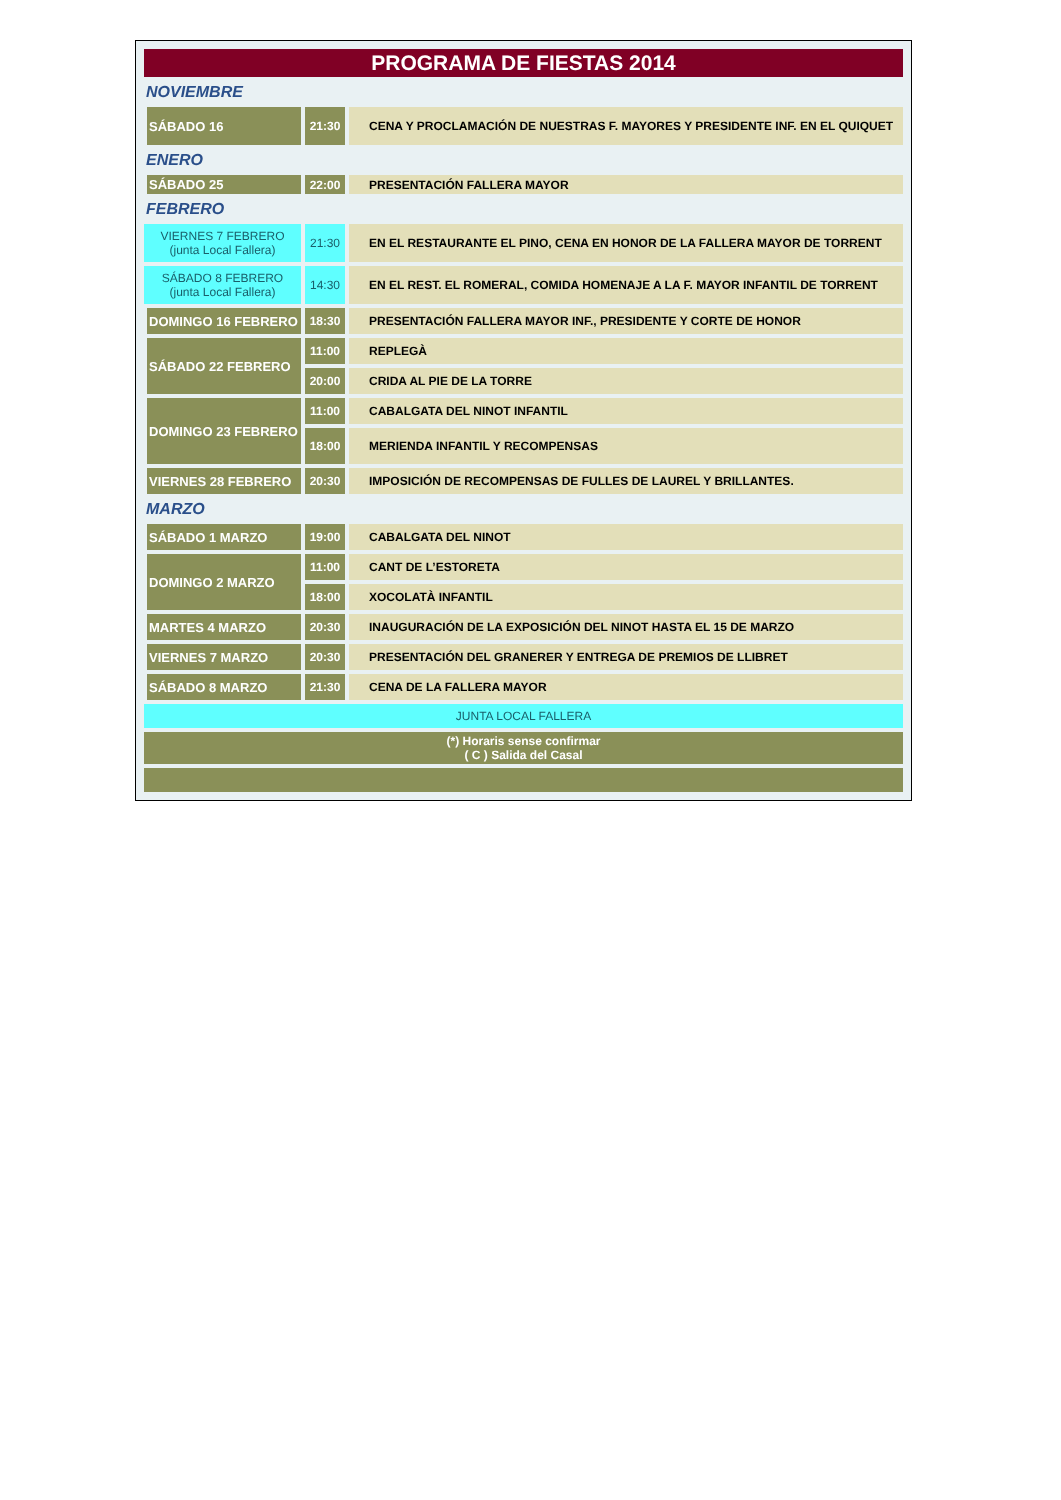| PROGRAMA DE FIESTAS 2014 | | |
| NOVIEMBRE | | |
| SÁBADO 16 | 21:30 | CENA Y PROCLAMACIÓN DE NUESTRAS F. MAYORES Y PRESIDENTE INF. EN EL QUIQUET |
| ENERO | | |
| SÁBADO 25 | 22:00 | PRESENTACIÓN FALLERA MAYOR |
| FEBRERO | | |
| VIERNES 7 FEBRERO (junta Local Fallera) | 21:30 | EN EL RESTAURANTE EL PINO, CENA EN HONOR DE LA FALLERA MAYOR DE TORRENT |
| SÁBADO 8 FEBRERO (junta Local Fallera) | 14:30 | EN EL REST. EL ROMERAL, COMIDA HOMENAJE A LA F. MAYOR INFANTIL DE TORRENT |
| DOMINGO 16 FEBRERO | 18:30 | PRESENTACIÓN FALLERA MAYOR INF., PRESIDENTE Y CORTE DE HONOR |
| SÁBADO 22 FEBRERO | 11:00 | REPLEGÀ |
| | 20:00 | CRIDA AL PIE DE LA TORRE |
| DOMINGO 23 FEBRERO | 11:00 | CABALGATA DEL NINOT INFANTIL |
| | 18:00 | MERIENDA INFANTIL Y RECOMPENSAS |
| VIERNES 28 FEBRERO | 20:30 | IMPOSICIÓN DE RECOMPENSAS DE FULLES DE LAUREL Y BRILLANTES. |
| MARZO | | |
| SÁBADO 1 MARZO | 19:00 | CABALGATA DEL NINOT |
| DOMINGO 2 MARZO | 11:00 | CANT DE L’ESTORETA |
| | 18:00 | XOCOLATÀ INFANTIL |
| MARTES 4 MARZO | 20:30 | INAUGURACIÓN DE LA EXPOSICIÓN DEL NINOT HASTA EL 15 DE MARZO |
| VIERNES 7 MARZO | 20:30 | PRESENTACIÓN DEL GRANERER Y ENTREGA DE PREMIOS DE LLIBRET |
| SÁBADO 8 MARZO | 21:30 | CENA DE LA FALLERA MAYOR |
| JUNTA LOCAL FALLERA | | |
| (*) Horaris sense confirmar ( C ) Salida del Casal | | |